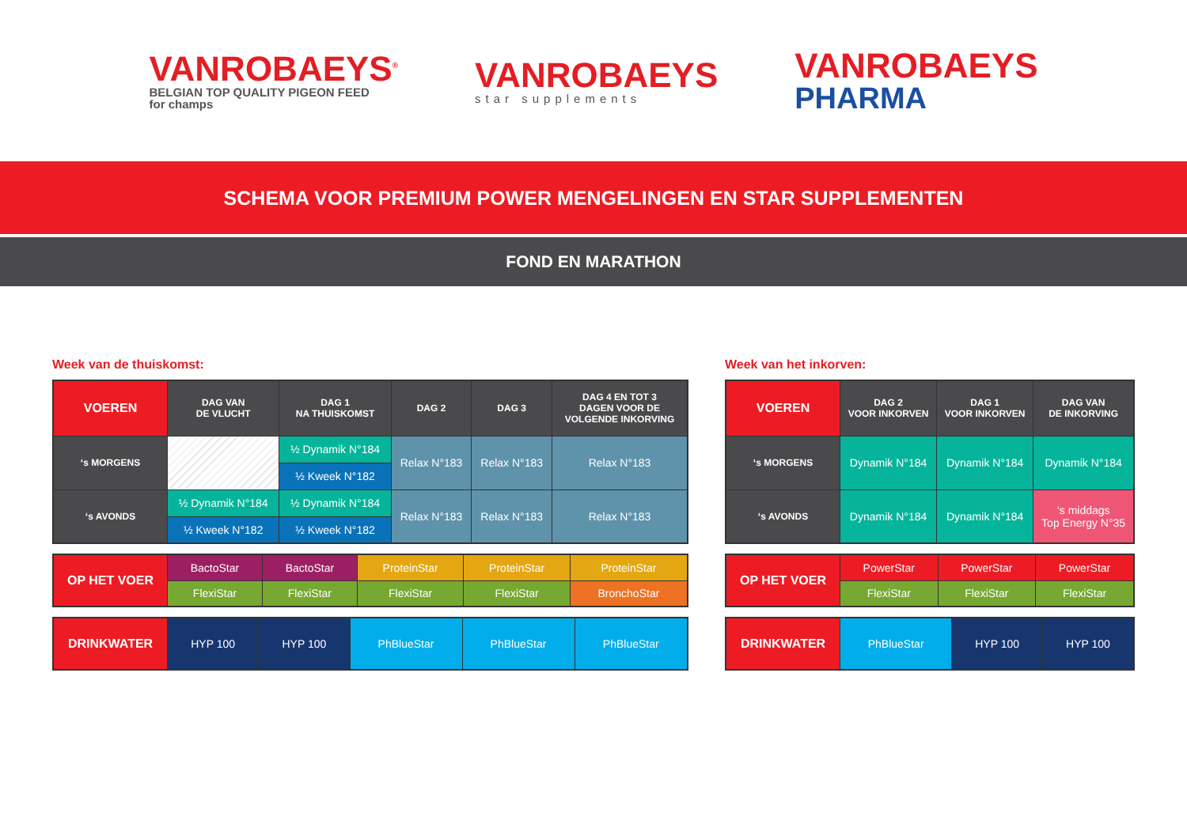VANROBAEYS<sup>®</sup>
BELGIAN TOP QUALITY PIGEON FEED
for champs
VANROBAEYS
star supplements
VANROBAEYS
PHARMA
SCHEMA VOOR PREMIUM POWER MENGELINGEN EN STAR SUPPLEMENTEN
FOND EN MARATHON
Week van de thuiskomst:
| VOEREN | DAG VAN DE VLUCHT | DAG 1 NA THUISKOMST | DAG 2 | DAG 3 | DAG 4 EN TOT 3 DAGEN VOOR DE VOLGENDE INKORVING |
| ‘s MORGENS | | ½ Dynamik N°184 | Relax N°183 | Relax N°183 | Relax N°183 |
| | | ½ Kweek N°182 | | | |
| ‘s AVONDS | ½ Dynamik N°184 | ½ Dynamik N°184 | Relax N°183 | Relax N°183 | Relax N°183 |
| | ½ Kweek N°182 | ½ Kweek N°182 | | | |
| OP HET VOER | BactoStar | BactoStar | ProteinStar | ProteinStar | ProteinStar |
| | FlexiStar | FlexiStar | FlexiStar | FlexiStar | BronchoStar |
| DRINKWATER | HYP 100 | HYP 100 | PhBlueStar | PhBlueStar | PhBlueStar |
Week van het inkorven:
| VOEREN | DAG 2 VOOR INKORVEN | DAG 1 VOOR INKORVEN | DAG VAN DE INKORVING |
| ‘s MORGENS | Dynamik N°184 | Dynamik N°184 | Dynamik N°184 |
| ‘s AVONDS | Dynamik N°184 | Dynamik N°184 | ‘s middags Top Energy N°35 |
| OP HET VOER | PowerStar | PowerStar | PowerStar |
| | FlexiStar | FlexiStar | FlexiStar |
| DRINKWATER | PhBlueStar | HYP 100 | HYP 100 |